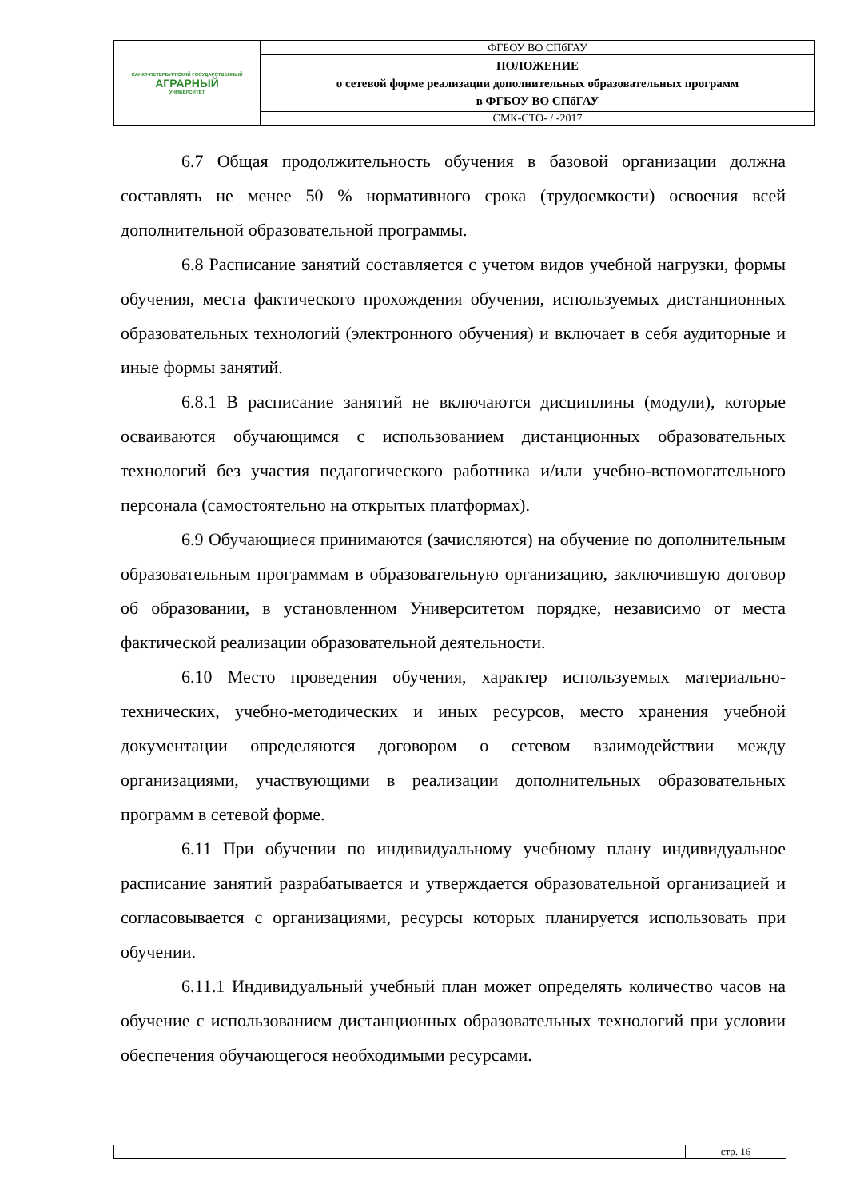| САНКТ-ПЕТЕРБУРГСКИЙ ГОСУДАРСТВЕННЫЙ АГРАРНЫЙ УНИВЕРСИТЕТ | ФГБОУ ВО СПбГАУ |
| | ПОЛОЖЕНИЕ о сетевой форме реализации дополнительных образовательных программ в ФГБОУ ВО СПбГАУ |
| | СМК-СТО- / -2017 |
6.7 Общая продолжительность обучения в базовой организации должна составлять не менее 50 % нормативного срока (трудоемкости) освоения всей дополнительной образовательной программы.
6.8 Расписание занятий составляется с учетом видов учебной нагрузки, формы обучения, места фактического прохождения обучения, используемых дистанционных образовательных технологий (электронного обучения) и включает в себя аудиторные и иные формы занятий.
6.8.1 В расписание занятий не включаются дисциплины (модули), которые осваиваются обучающимся с использованием дистанционных образовательных технологий без участия педагогического работника и/или учебно-вспомогательного персонала (самостоятельно на открытых платформах).
6.9 Обучающиеся принимаются (зачисляются) на обучение по дополнительным образовательным программам в образовательную организацию, заключившую договор об образовании, в установленном Университетом порядке, независимо от места фактической реализации образовательной деятельности.
6.10 Место проведения обучения, характер используемых материально-технических, учебно-методических и иных ресурсов, место хранения учебной документации определяются договором о сетевом взаимодействии между организациями, участвующими в реализации дополнительных образовательных программ в сетевой форме.
6.11 При обучении по индивидуальному учебному плану индивидуальное расписание занятий разрабатывается и утверждается образовательной организацией и согласовывается с организациями, ресурсы которых планируется использовать при обучении.
6.11.1 Индивидуальный учебный план может определять количество часов на обучение с использованием дистанционных образовательных технологий при условии обеспечения обучающегося необходимыми ресурсами.
| | стр. 16 |